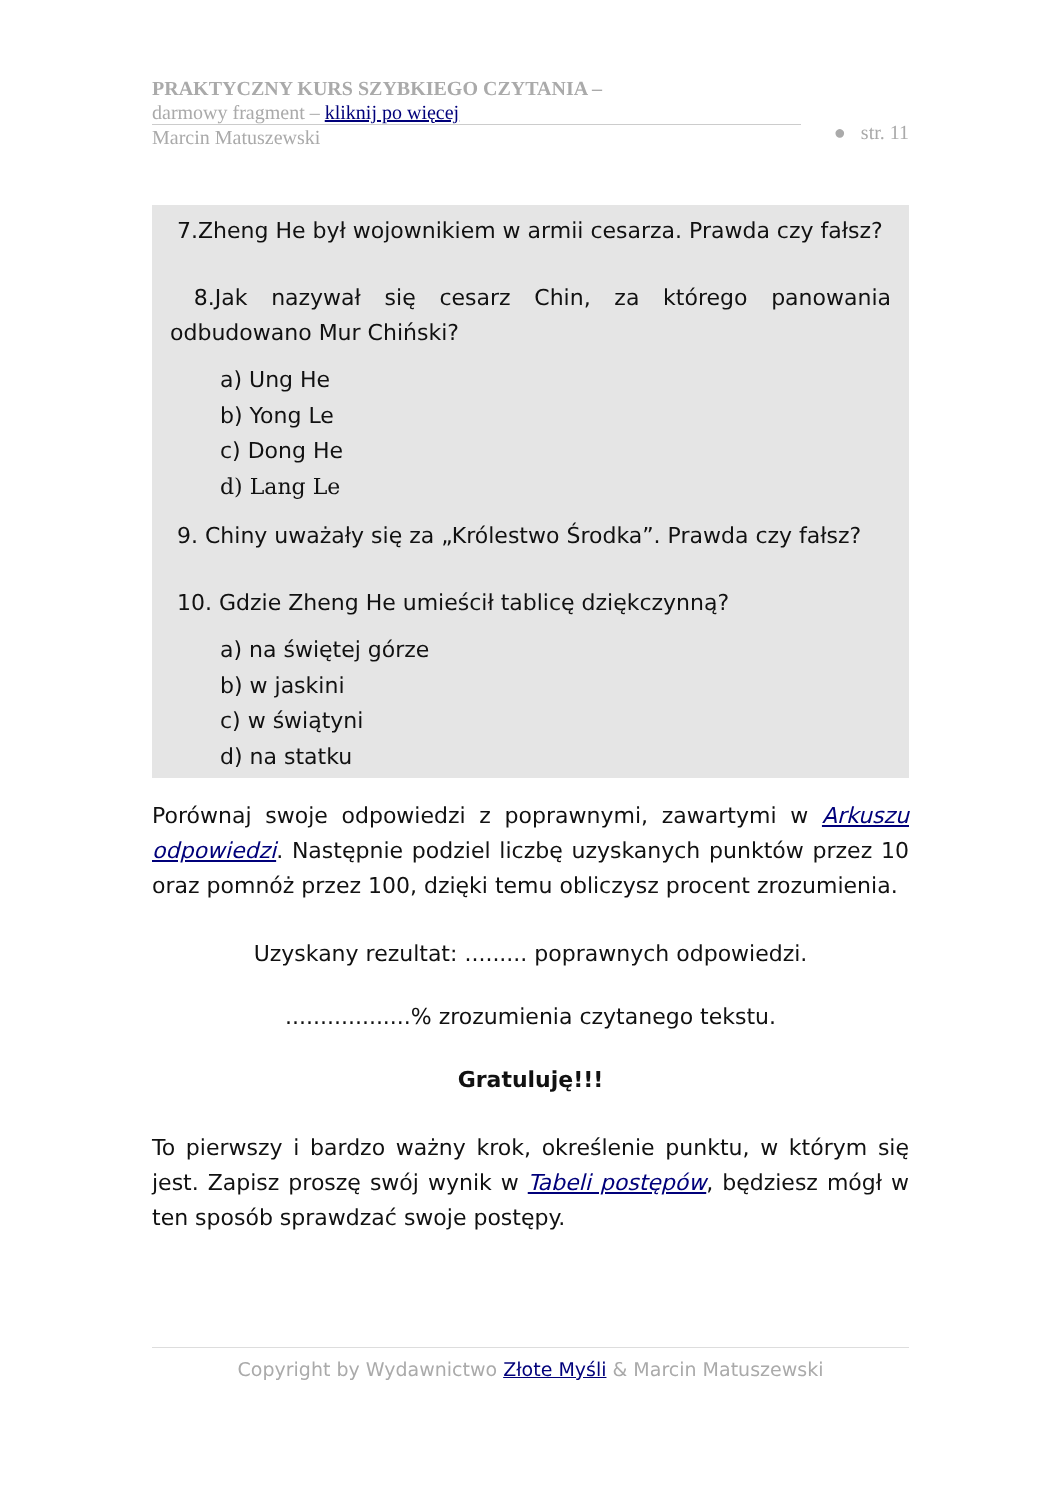PRAKTYCZNY KURS SZYBKIEGO CZYTANIA –
darmowy fragment – kliknij po więcej
Marcin Matuszewski
● str. 11
7.Zheng He był wojownikiem w armii cesarza. Prawda czy fałsz?
8.Jak nazywał się cesarz Chin, za którego panowania odbudowano Mur Chiński?
a) Ung He
b) Yong Le
c) Dong He
d) Lang Le
9. Chiny uważały się za „Królestwo Środka”. Prawda czy fałsz?
10. Gdzie Zheng He umieścił tablicę dziękczynną?
a) na świętej górze
b) w jaskini
c) w świątyni
d) na statku
Porównaj swoje odpowiedzi z poprawnymi, zawartymi w Arkuszu odpowiedzi. Następnie podziel liczbę uzyskanych punktów przez 10 oraz pomnóż przez 100, dzięki temu obliczysz procent zrozumienia.
Uzyskany rezultat: ......... poprawnych odpowiedzi.
..................% zrozumienia czytanego tekstu.
Gratuluję!!!
To pierwszy i bardzo ważny krok, określenie punktu, w którym się jest. Zapisz proszę swój wynik w Tabeli postępów, będziesz mógł w ten sposób sprawdzać swoje postępy.
Copyright by Wydawnictwo Złote Myśli & Marcin Matuszewski